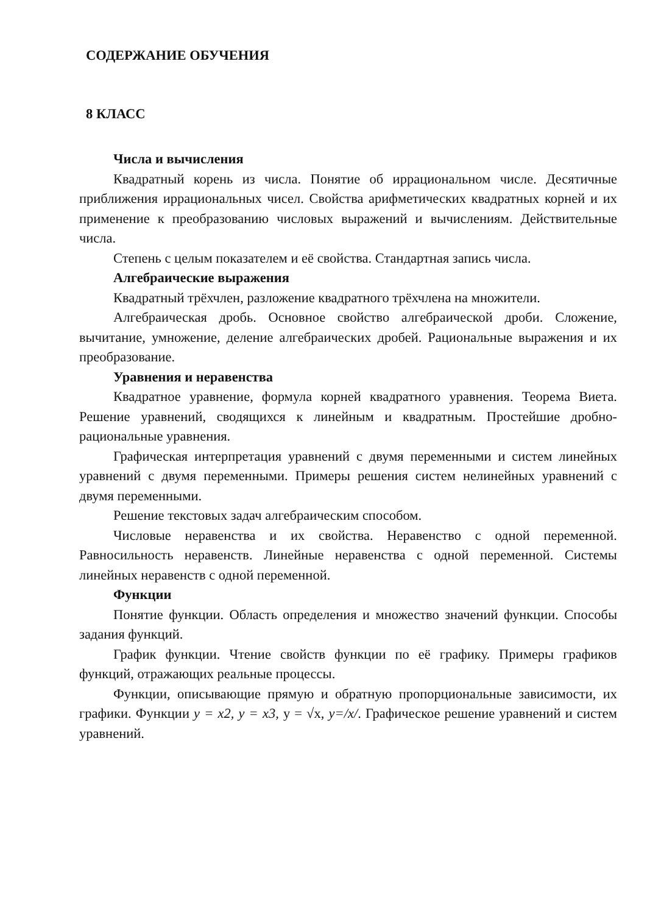СОДЕРЖАНИЕ ОБУЧЕНИЯ
8 КЛАСС
Числа и вычисления
Квадратный корень из числа. Понятие об иррациональном числе. Десятичные приближения иррациональных чисел. Свойства арифметических квадратных корней и их применение к преобразованию числовых выражений и вычислениям. Действительные числа.
Степень с целым показателем и её свойства. Стандартная запись числа.
Алгебраические выражения
Квадратный трёхчлен, разложение квадратного трёхчлена на множители.
Алгебраическая дробь. Основное свойство алгебраической дроби. Сложение, вычитание, умножение, деление алгебраических дробей. Рациональные выражения и их преобразование.
Уравнения и неравенства
Квадратное уравнение, формула корней квадратного уравнения. Теорема Виета. Решение уравнений, сводящихся к линейным и квадратным. Простейшие дробно-рациональные уравнения.
Графическая интерпретация уравнений с двумя переменными и систем линейных уравнений с двумя переменными. Примеры решения систем нелинейных уравнений с двумя переменными.
Решение текстовых задач алгебраическим способом.
Числовые неравенства и их свойства. Неравенство с одной переменной. Равносильность неравенств. Линейные неравенства с одной переменной. Системы линейных неравенств с одной переменной.
Функции
Понятие функции. Область определения и множество значений функции. Способы задания функций.
График функции. Чтение свойств функции по её графику. Примеры графиков функций, отражающих реальные процессы.
Функции, описывающие прямую и обратную пропорциональные зависимости, их графики. Функции y = x2, y = x3, y = √x, y=/x/. Графическое решение уравнений и систем уравнений.